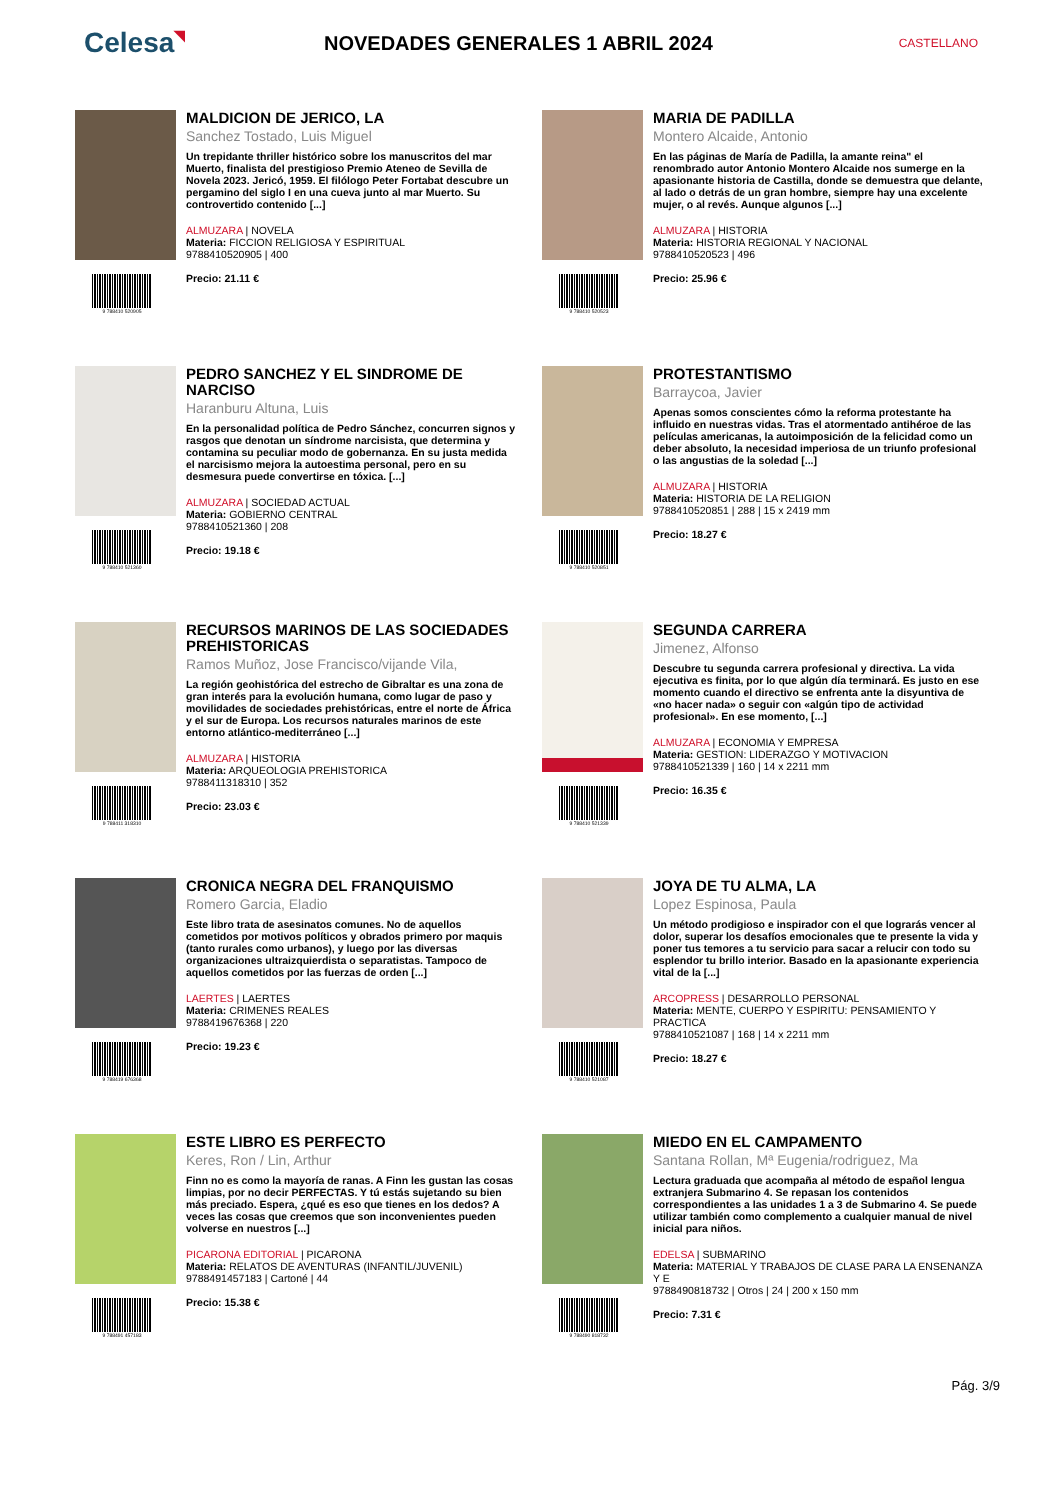Celesa◥
NOVEDADES GENERALES 1 ABRIL 2024
CASTELLANO
9 788410 520905
MALDICION DE JERICO, LA
Sanchez Tostado, Luis Miguel
Un trepidante thriller histórico sobre los manuscritos del mar Muerto, finalista del prestigioso Premio Ateneo de Sevilla de Novela 2023. Jericó, 1959. El filólogo Peter Fortabat descubre un pergamino del siglo I en una cueva junto al mar Muerto. Su controvertido contenido [...]
ALMUZARA | NOVELA
Materia: FICCION RELIGIOSA Y ESPIRITUAL
9788410520905 | 400
Precio: 21.11 €
9 788410 520523
MARIA DE PADILLA
Montero Alcaide, Antonio
En las páginas de María de Padilla, la amante reina" el renombrado autor Antonio Montero Alcaide nos sumerge en la apasionante historia de Castilla, donde se demuestra que delante, al lado o detrás de un gran hombre, siempre hay una excelente mujer, o al revés. Aunque algunos [...]
ALMUZARA | HISTORIA
Materia: HISTORIA REGIONAL Y NACIONAL
9788410520523 | 496
Precio: 25.96 €
9 788410 521360
PEDRO SANCHEZ Y EL SINDROME DE NARCISO
Haranburu Altuna, Luis
En la personalidad política de Pedro Sánchez, concurren signos y rasgos que denotan un síndrome narcisista, que determina y contamina su peculiar modo de gobernanza. En su justa medida el narcisismo mejora la autoestima personal, pero en su desmesura puede convertirse en tóxica. [...]
ALMUZARA | SOCIEDAD ACTUAL
Materia: GOBIERNO CENTRAL
9788410521360 | 208
Precio: 19.18 €
9 788410 520851
PROTESTANTISMO
Barraycoa, Javier
Apenas somos conscientes cómo la reforma protestante ha influido en nuestras vidas. Tras el atormentado antihéroe de las películas americanas, la autoimposición de la felicidad como un deber absoluto, la necesidad imperiosa de un triunfo profesional o las angustias de la soledad [...]
ALMUZARA | HISTORIA
Materia: HISTORIA DE LA RELIGION
9788410520851 | 288 | 15 x 2419 mm
Precio: 18.27 €
9 788411 318310
RECURSOS MARINOS DE LAS SOCIEDADES PREHISTORICAS
Ramos Muñoz, Jose Francisco/vijande Vila,
La región geohistórica del estrecho de Gibraltar es una zona de gran interés para la evolución humana, como lugar de paso y movilidades de sociedades prehistóricas, entre el norte de África y el sur de Europa. Los recursos naturales marinos de este entorno atlántico-mediterráneo [...]
ALMUZARA | HISTORIA
Materia: ARQUEOLOGIA PREHISTORICA
9788411318310 | 352
Precio: 23.03 €
9 788410 521339
SEGUNDA CARRERA
Jimenez, Alfonso
Descubre tu segunda carrera profesional y directiva. La vida ejecutiva es finita, por lo que algún día terminará. Es justo en ese momento cuando el directivo se enfrenta ante la disyuntiva de «no hacer nada» o seguir con «algún tipo de actividad profesional». En ese momento, [...]
ALMUZARA | ECONOMIA Y EMPRESA
Materia: GESTION: LIDERAZGO Y MOTIVACION
9788410521339 | 160 | 14 x 2211 mm
Precio: 16.35 €
9 788419 676368
CRONICA NEGRA DEL FRANQUISMO
Romero Garcia, Eladio
Este libro trata de asesinatos comunes. No de aquellos cometidos por motivos políticos y obrados primero por maquis (tanto rurales como urbanos), y luego por las diversas organizaciones ultraizquierdista o separatistas. Tampoco de aquellos cometidos por las fuerzas de orden [...]
LAERTES | LAERTES
Materia: CRIMENES REALES
9788419676368 | 220
Precio: 19.23 €
9 788410 521087
JOYA DE TU ALMA, LA
Lopez Espinosa, Paula
Un método prodigioso e inspirador con el que lograrás vencer al dolor, superar los desafíos emocionales que te presente la vida y poner tus temores a tu servicio para sacar a relucir con todo su esplendor tu brillo interior. Basado en la apasionante experiencia vital de la [...]
ARCOPRESS | DESARROLLO PERSONAL
Materia: MENTE, CUERPO Y ESPIRITU: PENSAMIENTO Y PRACTICA
9788410521087 | 168 | 14 x 2211 mm
Precio: 18.27 €
9 788491 457183
ESTE LIBRO ES PERFECTO
Keres, Ron / Lin, Arthur
Finn no es como la mayoría de ranas. A Finn les gustan las cosas limpias, por no decir PERFECTAS. Y tú estás sujetando su bien más preciado. Espera, ¿qué es eso que tienes en los dedos? A veces las cosas que creemos que son inconvenientes pueden volverse en nuestros [...]
PICARONA EDITORIAL | PICARONA
Materia: RELATOS DE AVENTURAS (INFANTIL/JUVENIL)
9788491457183 | Cartoné | 44
Precio: 15.38 €
9 788490 818732
MIEDO EN EL CAMPAMENTO
Santana Rollan, Mª Eugenia/rodriguez, Ma
Lectura graduada que acompaña al método de español lengua extranjera Submarino 4. Se repasan los contenidos correspondientes a las unidades 1 a 3 de Submarino 4. Se puede utilizar también como complemento a cualquier manual de nivel inicial para niños.
EDELSA | SUBMARINO
Materia: MATERIAL Y TRABAJOS DE CLASE PARA LA ENSENANZA Y E
9788490818732 | Otros | 24 | 200 x 150 mm
Precio: 7.31 €
Pág. 3/9